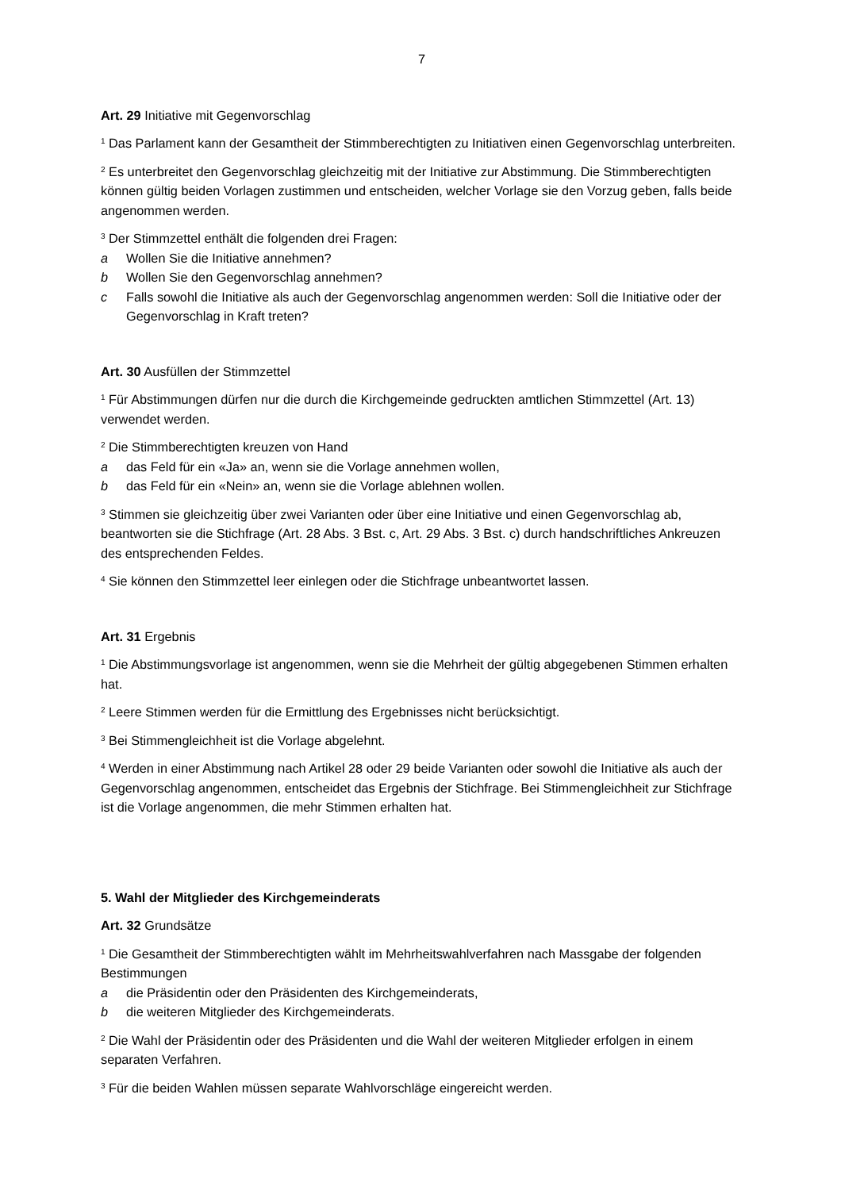7
Art. 29 Initiative mit Gegenvorschlag
<sup>1</sup> Das Parlament kann der Gesamtheit der Stimmberechtigten zu Initiativen einen Gegenvorschlag unterbreiten.
<sup>2</sup> Es unterbreitet den Gegenvorschlag gleichzeitig mit der Initiative zur Abstimmung. Die Stimmberechtigten können gültig beiden Vorlagen zustimmen und entscheiden, welcher Vorlage sie den Vorzug geben, falls beide angenommen werden.
<sup>3</sup> Der Stimmzettel enthält die folgenden drei Fragen:
a Wollen Sie die Initiative annehmen?
b Wollen Sie den Gegenvorschlag annehmen?
c Falls sowohl die Initiative als auch der Gegenvorschlag angenommen werden: Soll die Initiative oder der Gegenvorschlag in Kraft treten?
Art. 30 Ausfüllen der Stimmzettel
<sup>1</sup> Für Abstimmungen dürfen nur die durch die Kirchgemeinde gedruckten amtlichen Stimmzettel (Art. 13) verwendet werden.
<sup>2</sup> Die Stimmberechtigten kreuzen von Hand
a das Feld für ein «Ja» an, wenn sie die Vorlage annehmen wollen,
b das Feld für ein «Nein» an, wenn sie die Vorlage ablehnen wollen.
<sup>3</sup> Stimmen sie gleichzeitig über zwei Varianten oder über eine Initiative und einen Gegenvorschlag ab, beantworten sie die Stichfrage (Art. 28 Abs. 3 Bst. c, Art. 29 Abs. 3 Bst. c) durch handschriftliches Ankreuzen des entsprechenden Feldes.
<sup>4</sup> Sie können den Stimmzettel leer einlegen oder die Stichfrage unbeantwortet lassen.
Art. 31 Ergebnis
<sup>1</sup> Die Abstimmungsvorlage ist angenommen, wenn sie die Mehrheit der gültig abgegebenen Stimmen erhalten hat.
<sup>2</sup> Leere Stimmen werden für die Ermittlung des Ergebnisses nicht berücksichtigt.
<sup>3</sup> Bei Stimmengleichheit ist die Vorlage abgelehnt.
<sup>4</sup> Werden in einer Abstimmung nach Artikel 28 oder 29 beide Varianten oder sowohl die Initiative als auch der Gegenvorschlag angenommen, entscheidet das Ergebnis der Stichfrage. Bei Stimmengleichheit zur Stichfrage ist die Vorlage angenommen, die mehr Stimmen erhalten hat.
5. Wahl der Mitglieder des Kirchgemeinderats
Art. 32 Grundsätze
<sup>1</sup> Die Gesamtheit der Stimmberechtigten wählt im Mehrheitswahlverfahren nach Massgabe der folgenden Bestimmungen
a die Präsidentin oder den Präsidenten des Kirchgemeinderats,
b die weiteren Mitglieder des Kirchgemeinderats.
<sup>2</sup> Die Wahl der Präsidentin oder des Präsidenten und die Wahl der weiteren Mitglieder erfolgen in einem separaten Verfahren.
<sup>3</sup> Für die beiden Wahlen müssen separate Wahlvorschläge eingereicht werden.